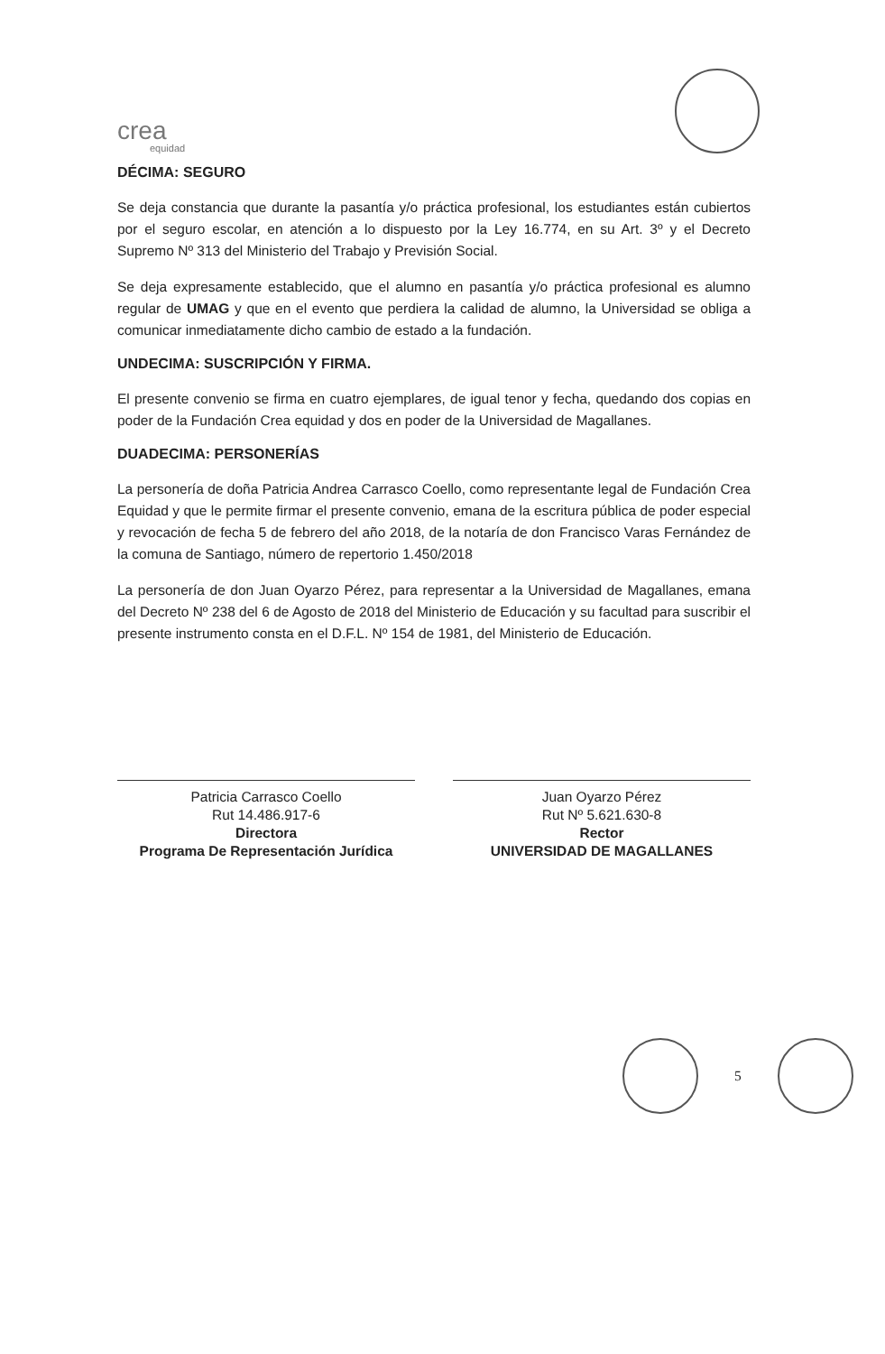crea
equidad
DÉCIMA: SEGURO
Se deja constancia que durante la pasantía y/o práctica profesional, los estudiantes están cubiertos por el seguro escolar, en atención a lo dispuesto por la Ley 16.774, en su Art. 3º y el Decreto Supremo Nº 313 del Ministerio del Trabajo y Previsión Social.
Se deja expresamente establecido, que el alumno en pasantía y/o práctica profesional es alumno regular de UMAG y que en el evento que perdiera la calidad de alumno, la Universidad se obliga a comunicar inmediatamente dicho cambio de estado a la fundación.
UNDECIMA: SUSCRIPCIÓN Y FIRMA.
El presente convenio se firma en cuatro ejemplares, de igual tenor y fecha, quedando dos copias en poder de la Fundación Crea equidad y dos en poder de la Universidad de Magallanes.
DUADECIMA: PERSONERÍAS
La personería de doña Patricia Andrea Carrasco Coello, como representante legal de Fundación Crea Equidad y que le permite firmar el presente convenio, emana de la escritura pública de poder especial y revocación de fecha 5 de febrero del año 2018, de la notaría de don Francisco Varas Fernández de la comuna de Santiago, número de repertorio 1.450/2018
La personería de don Juan Oyarzo Pérez, para representar a la Universidad de Magallanes, emana del Decreto Nº 238 del 6 de Agosto de 2018 del Ministerio de Educación y su facultad para suscribir el presente instrumento consta en el D.F.L. Nº 154 de 1981, del Ministerio de Educación.
Patricia Carrasco Coello
Rut 14.486.917-6
Directora
Programa De Representación Jurídica
Juan Oyarzo Pérez
Rut Nº 5.621.630-8
Rector
UNIVERSIDAD DE MAGALLANES
5